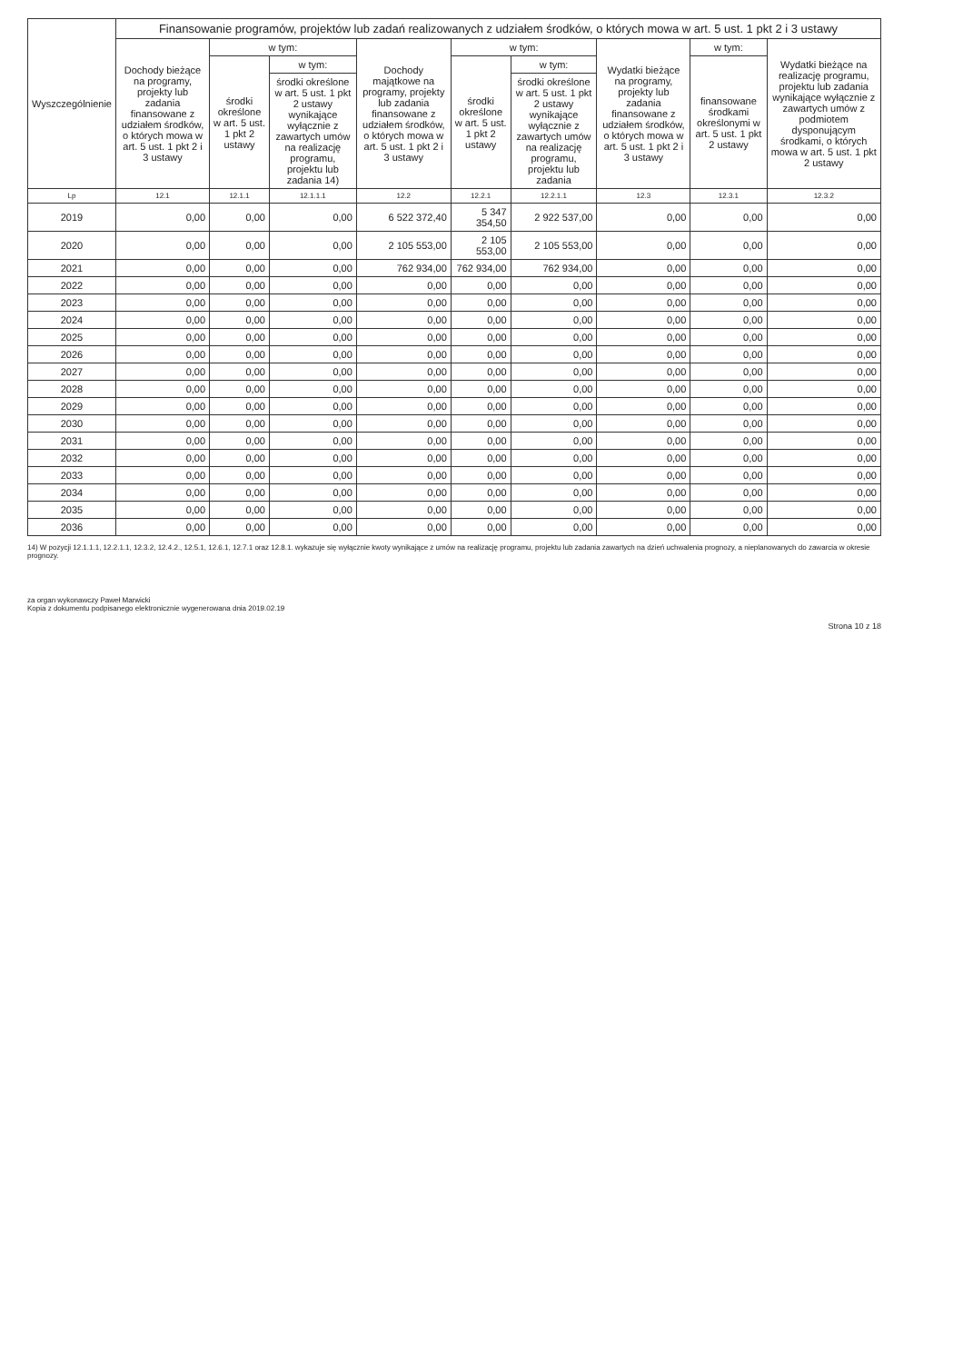| Wyszczególnienie | Finansowanie programów, projektów lub zadań realizowanych z udziałem środków, o których mowa w art. 5 ust. 1 pkt 2 i 3 ustawy | | | | | | | | |
| --- | --- | --- | --- | --- | --- | --- | --- | --- | --- |
| | Dochody bieżące na programy, projekty lub zadania finansowane z udziałem środków, o których mowa w art. 5 ust. 1 pkt 2 i 3 ustawy | w tym: | | Dochody majątkowe na programy, projekty lub zadania finansowane z udziałem środków, o których mowa w art. 5 ust. 1 pkt 2 i 3 ustawy | w tym: | | Wydatki bieżące na programy, projekty lub zadania finansowane z udziałem środków, o których mowa w art. 5 ust. 1 pkt 2 i 3 ustawy | w tym: | Wydatki bieżące na realizację programu, projektu lub zadania wynikające wyłącznie z zawartych umów z podmiotem dysponującym środkami, o których mowa w art. 5 ust. 1 pkt 2 ustawy |
| | | środki określone w art. 5 ust. 1 pkt 2 ustawy | w tym: | | środki określone w art. 5 ust. 1 pkt 2 ustawy | w tym: | | finansowane środkami określonymi w art. 5 ust. 1 pkt 2 ustawy | |
| | | | środki określone w art. 5 ust. 1 pkt 2 ustawy wynikające wyłącznie z zawartych umów na realizację programu, projektu lub zadania 14) | | | środki określone w art. 5 ust. 1 pkt 2 ustawy wynikające wyłącznie z zawartych umów na realizację programu, projektu lub zadania | | | |
| Lp | 12.1 | 12.1.1 | 12.1.1.1 | 12.2 | 12.2.1 | 12.2.1.1 | 12.3 | 12.3.1 | 12.3.2 |
| 2019 | 0,00 | 0,00 | 0,00 | 6 522 372,40 | 5 347 354,50 | 2 922 537,00 | 0,00 | 0,00 | 0,00 |
| 2020 | 0,00 | 0,00 | 0,00 | 2 105 553,00 | 2 105 553,00 | 2 105 553,00 | 0,00 | 0,00 | 0,00 |
| 2021 | 0,00 | 0,00 | 0,00 | 762 934,00 | 762 934,00 | 762 934,00 | 0,00 | 0,00 | 0,00 |
| 2022 | 0,00 | 0,00 | 0,00 | 0,00 | 0,00 | 0,00 | 0,00 | 0,00 | 0,00 |
| 2023 | 0,00 | 0,00 | 0,00 | 0,00 | 0,00 | 0,00 | 0,00 | 0,00 | 0,00 |
| 2024 | 0,00 | 0,00 | 0,00 | 0,00 | 0,00 | 0,00 | 0,00 | 0,00 | 0,00 |
| 2025 | 0,00 | 0,00 | 0,00 | 0,00 | 0,00 | 0,00 | 0,00 | 0,00 | 0,00 |
| 2026 | 0,00 | 0,00 | 0,00 | 0,00 | 0,00 | 0,00 | 0,00 | 0,00 | 0,00 |
| 2027 | 0,00 | 0,00 | 0,00 | 0,00 | 0,00 | 0,00 | 0,00 | 0,00 | 0,00 |
| 2028 | 0,00 | 0,00 | 0,00 | 0,00 | 0,00 | 0,00 | 0,00 | 0,00 | 0,00 |
| 2029 | 0,00 | 0,00 | 0,00 | 0,00 | 0,00 | 0,00 | 0,00 | 0,00 | 0,00 |
| 2030 | 0,00 | 0,00 | 0,00 | 0,00 | 0,00 | 0,00 | 0,00 | 0,00 | 0,00 |
| 2031 | 0,00 | 0,00 | 0,00 | 0,00 | 0,00 | 0,00 | 0,00 | 0,00 | 0,00 |
| 2032 | 0,00 | 0,00 | 0,00 | 0,00 | 0,00 | 0,00 | 0,00 | 0,00 | 0,00 |
| 2033 | 0,00 | 0,00 | 0,00 | 0,00 | 0,00 | 0,00 | 0,00 | 0,00 | 0,00 |
| 2034 | 0,00 | 0,00 | 0,00 | 0,00 | 0,00 | 0,00 | 0,00 | 0,00 | 0,00 |
| 2035 | 0,00 | 0,00 | 0,00 | 0,00 | 0,00 | 0,00 | 0,00 | 0,00 | 0,00 |
| 2036 | 0,00 | 0,00 | 0,00 | 0,00 | 0,00 | 0,00 | 0,00 | 0,00 | 0,00 |
14) W pozycji 12.1.1.1, 12.2.1.1, 12.3.2, 12.4.2., 12.5.1, 12.6.1, 12.7.1 oraz 12.8.1. wykazuje się wyłącznie kwoty wynikające z umów na realizację programu, projektu lub zadania zawartych na dzień uchwalenia prognozy, a nieplanowanych do zawarcia w okresie prognozy.
za organ wykonawczy Paweł Marwicki
Kopia z dokumentu podpisanego elektronicznie wygenerowana dnia 2019.02.19
Strona 10 z 18